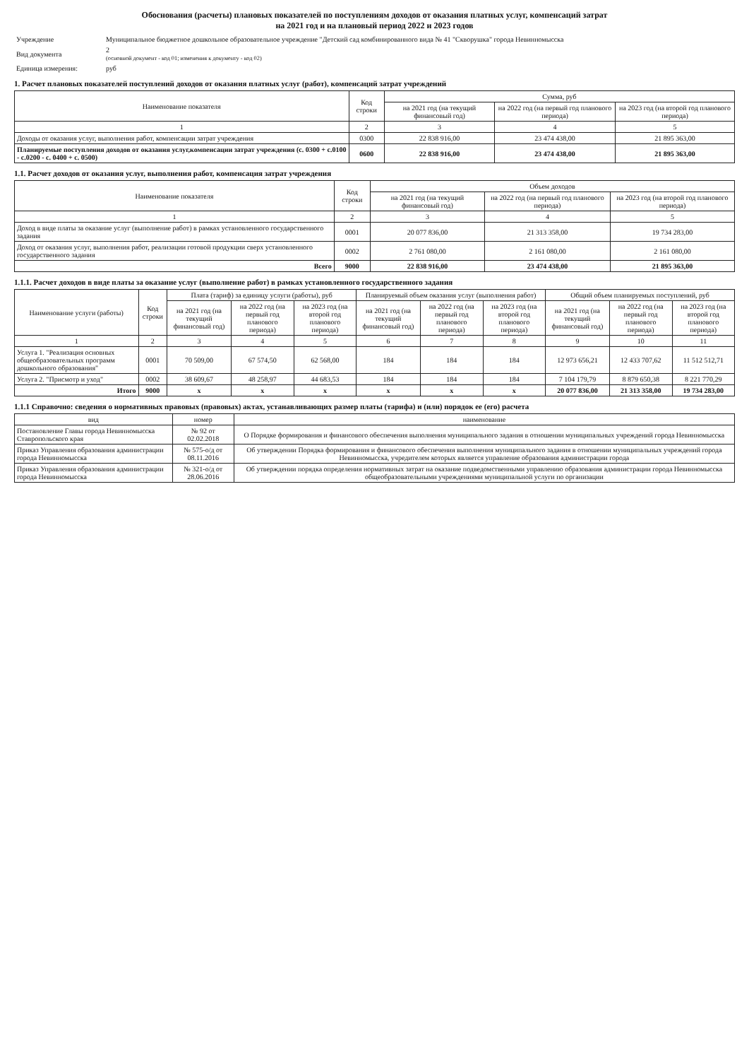Обоснования (расчеты) плановых показателей по поступлениям доходов от оказания платных услуг, компенсаций затрат
на 2021 год и на плановый период 2022 и 2023 годов
| Учреждение | Муниципальное бюджетное дошкольное образовательное учреждение "Детский сад комбинированного вида № 41 "Скворушка" города Невинномысска |
| Вид документа | 2 (основной документ - код 01; изменения к документу - код 02) |
| Единица измерения: | руб |
1. Расчет плановых показателей поступлений доходов от оказания платных услуг (работ), компенсаций затрат учреждений
| Наименование показателя | Код строки | Сумма, руб | | |
| --- | --- | --- | --- | --- |
| | | на 2021 год (на текущий финансовый год) | на 2022 год (на первый год планового периода) | на 2023 год (на второй год планового периода) |
| 1 | 2 | 3 | 4 | 5 |
| Доходы от оказания услуг, выполнения работ, компенсации затрат учреждения | 0300 | 22 838 916,00 | 23 474 438,00 | 21 895 363,00 |
| Планируемые поступления доходов от оказания услуг,компенсации затрат учреждения (с. 0300 + с.0100 - с.0200 - с. 0400 + с. 0500) | 0600 | 22 838 916,00 | 23 474 438,00 | 21 895 363,00 |
1.1. Расчет доходов от оказания услуг, выполнения работ, компенсация затрат учреждения
| Наименование показателя | Код строки | Объем доходов | | |
| --- | --- | --- | --- | --- |
| | | на 2021 год (на текущий финансовый год) | на 2022 год (на первый год планового периода) | на 2023 год (на второй год планового периода) |
| 1 | 2 | 3 | 4 | 5 |
| Доход в виде платы за оказание услуг (выполнение работ) в рамках установленного государственного задания | 0001 | 20 077 836,00 | 21 313 358,00 | 19 734 283,00 |
| Доход от оказания услуг, выполнения работ, реализации готовой продукции сверх установленного государственного задания | 0002 | 2 761 080,00 | 2 161 080,00 | 2 161 080,00 |
| Всего | 9000 | 22 838 916,00 | 23 474 438,00 | 21 895 363,00 |
1.1.1. Расчет доходов в виде платы за оказание услуг (выполнение работ) в рамках установленного государственного задания
| Наименование услуги (работы) | Код строки | Плата (тариф) за единицу услуги (работы), руб | | | Планируемый объем оказания услуг (выполнения работ) | | | Общий объем планируемых поступлений, руб | | |
| --- | --- | --- | --- | --- | --- | --- | --- | --- | --- | --- |
| | | на 2021 год (на текущий финансовый год) | на 2022 год (на первый год планового периода) | на 2023 год (на второй год планового периода) | на 2021 год (на текущий финансовый год) | на 2022 год (на первый год планового периода) | на 2023 год (на второй год планового периода) | на 2021 год (на текущий финансовый год) | на 2022 год (на первый год планового периода) | на 2023 год (на второй год планового периода) |
| 1 | 2 | 3 | 4 | 5 | 6 | 7 | 8 | 9 | 10 | 11 |
| Услуга 1. "Реализация основных общеобразовательных программ дошкольного образования" | 0001 | 70 509,00 | 67 574,50 | 62 568,00 | 184 | 184 | 184 | 12 973 656,21 | 12 433 707,62 | 11 512 512,71 |
| Услуга 2. "Присмотр и уход" | 0002 | 38 609,67 | 48 258,97 | 44 683,53 | 184 | 184 | 184 | 7 104 179,79 | 8 879 650,38 | 8 221 770,29 |
| Итого | 9000 | x | x | x | x | x | x | 20 077 836,00 | 21 313 358,00 | 19 734 283,00 |
1.1.1 Справочно: сведения о нормативных правовых (правовых) актах, устанавливающих размер платы (тарифа) и (или) порядок ее (его) расчета
| вид | номер | наименование |
| --- | --- | --- |
| Постановление Главы города Невинномысска Ставропольского края | № 92 от 02.02.2018 | О Порядке формирования и финансового обеспечения выполнения муниципального задания в отношении муниципальных учреждений города Невинномысска |
| Приказ Управления образования администрации города Невинномысска | № 575-о/д от 08.11.2016 | Об утверждении Порядка формирования и финансового обеспечения выполнения муниципального задания в отношении муниципальных учреждений города Невинномысска, учредителем которых является управление образования администрации города |
| Приказ Управления образования администрации города Невинномысска | № 321-о/д от 28.06.2016 | Об утверждении порядка определения нормативных затрат на оказание подведомственными управлению образования администрации города Невинномысска общеобразовательными учреждениями муниципальной услуги по организации |